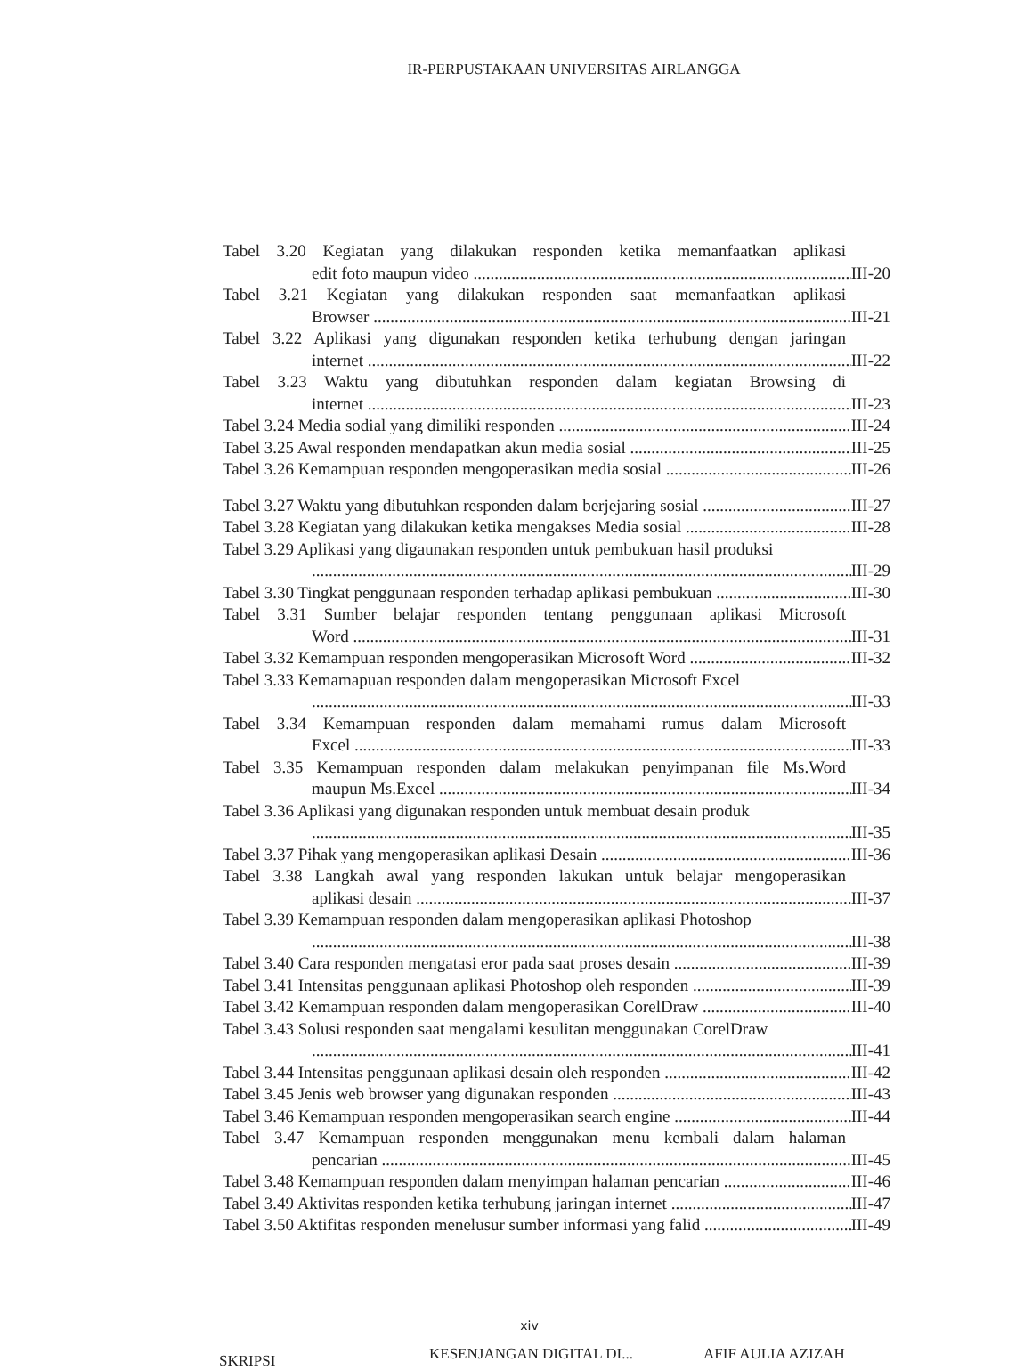IR-PERPUSTAKAAN UNIVERSITAS AIRLANGGA
Tabel 3.20 Kegiatan yang dilakukan responden ketika memanfaatkan aplikasi
edit foto maupun video III-20
Tabel 3.21 Kegiatan yang dilakukan responden saat memanfaatkan aplikasi
Browser III-21
Tabel 3.22 Aplikasi yang digunakan responden ketika terhubung dengan jaringan
internet III-22
Tabel 3.23 Waktu yang dibutuhkan responden dalam kegiatan Browsing di
internet III-23
Tabel 3.24 Media sodial yang dimiliki responden III-24
Tabel 3.25 Awal responden mendapatkan akun media sosial III-25
Tabel 3.26 Kemampuan responden mengoperasikan media sosial III-26
Tabel 3.27 Waktu yang dibutuhkan responden dalam berjejaring sosial III-27
Tabel 3.28 Kegiatan yang dilakukan ketika mengakses Media sosial III-28
Tabel 3.29 Aplikasi yang digaunakan responden untuk pembukuan hasil produksi
III-29
Tabel 3.30 Tingkat penggunaan responden terhadap aplikasi pembukuan III-30
Tabel 3.31 Sumber belajar responden tentang penggunaan aplikasi Microsoft
Word III-31
Tabel 3.32 Kemampuan responden mengoperasikan Microsoft Word III-32
Tabel 3.33 Kemamapuan responden dalam mengoperasikan Microsoft Excel
III-33
Tabel 3.34 Kemampuan responden dalam memahami rumus dalam Microsoft
Excel III-33
Tabel 3.35 Kemampuan responden dalam melakukan penyimpanan file Ms.Word
maupun Ms.Excel III-34
Tabel 3.36 Aplikasi yang digunakan responden untuk membuat desain produk
III-35
Tabel 3.37 Pihak yang mengoperasikan aplikasi Desain III-36
Tabel 3.38 Langkah awal yang responden lakukan untuk belajar mengoperasikan
aplikasi desain III-37
Tabel 3.39 Kemampuan responden dalam mengoperasikan aplikasi Photoshop
III-38
Tabel 3.40 Cara responden mengatasi eror pada saat proses desain III-39
Tabel 3.41 Intensitas penggunaan aplikasi Photoshop oleh responden III-39
Tabel 3.42 Kemampuan responden dalam mengoperasikan CorelDraw III-40
Tabel 3.43 Solusi responden saat mengalami kesulitan menggunakan CorelDraw
III-41
Tabel 3.44 Intensitas penggunaan aplikasi desain oleh responden III-42
Tabel 3.45 Jenis web browser yang digunakan responden III-43
Tabel 3.46 Kemampuan responden mengoperasikan search engine III-44
Tabel 3.47 Kemampuan responden menggunakan menu kembali dalam halaman
pencarian III-45
Tabel 3.48 Kemampuan responden dalam menyimpan halaman pencarian III-46
Tabel 3.49 Aktivitas responden ketika terhubung jaringan internet III-47
Tabel 3.50 Aktifitas responden menelusur sumber informasi yang falid III-49
xiv
SKRIPSI KESENJANGAN DIGITAL DI... AFIF AULIA AZIZAH